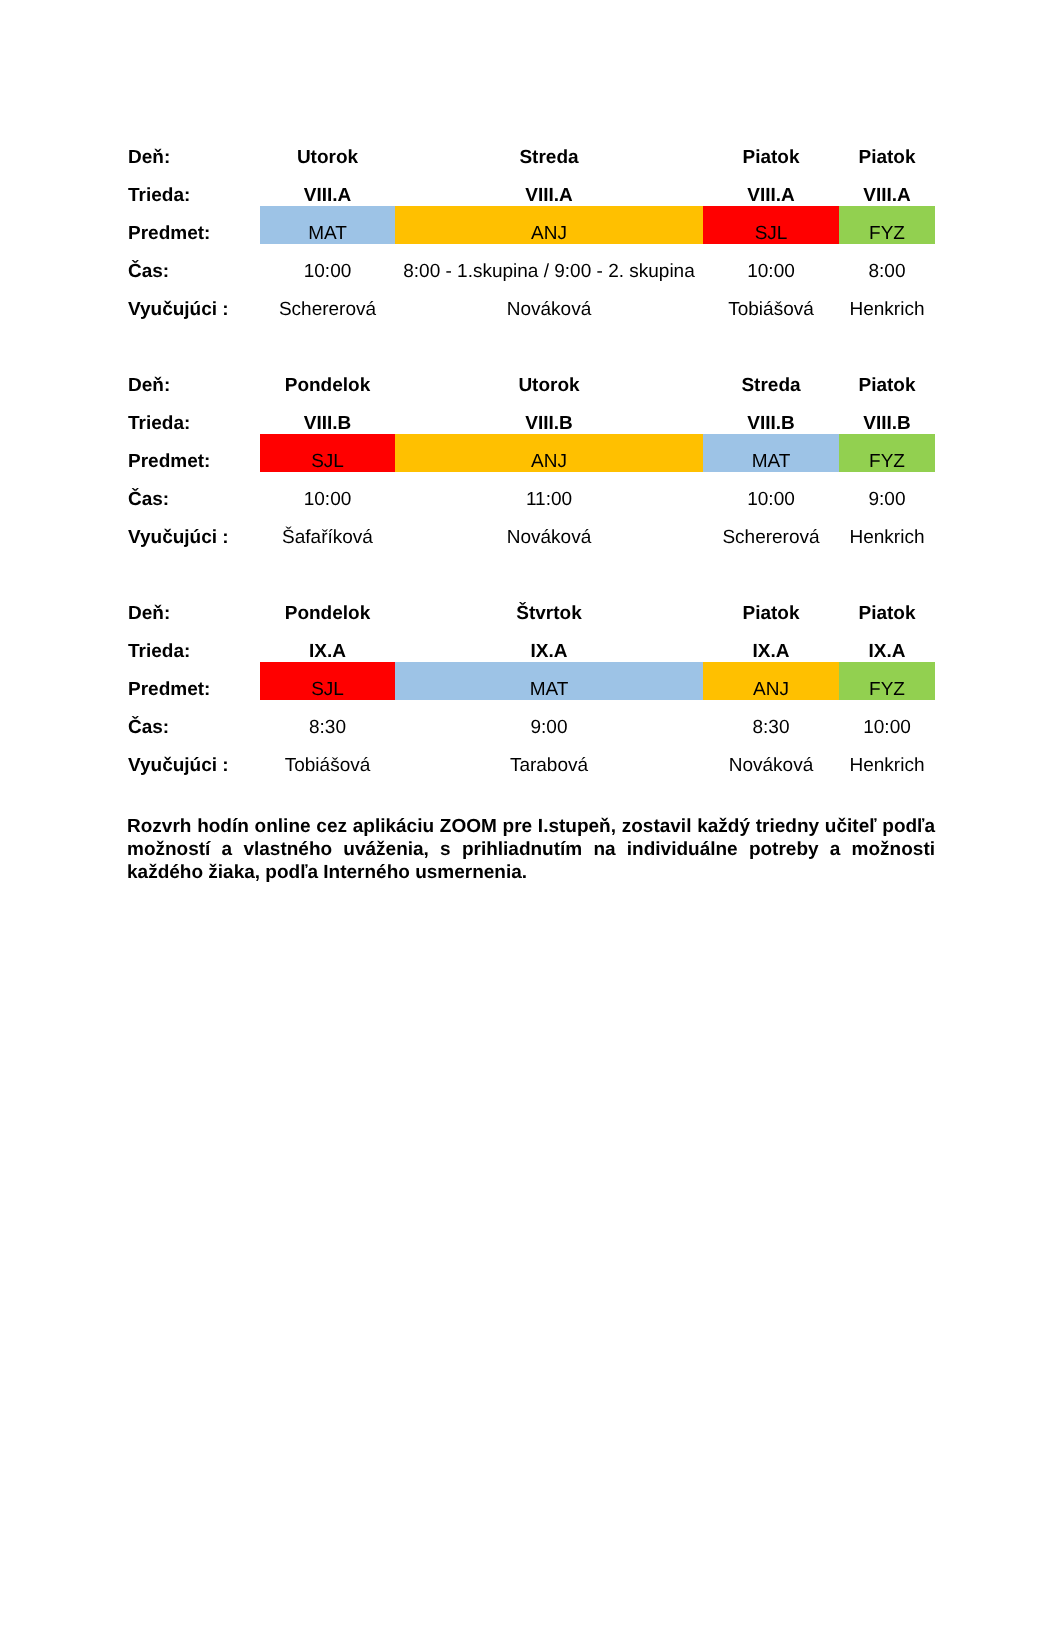| Deň: | Utorok | Streda | Piatok | Piatok |
| Trieda: | VIII.A | VIII.A | VIII.A | VIII.A |
| Predmet: | MAT | ANJ | SJL | FYZ |
| Čas: | 10:00 | 8:00 - 1.skupina / 9:00 - 2. skupina | 10:00 | 8:00 |
| Vyučujúci : | Schererová | Nováková | Tobiášová | Henkrich |
| Deň: | Pondelok | Utorok | Streda | Piatok |
| Trieda: | VIII.B | VIII.B | VIII.B | VIII.B |
| Predmet: | SJL | ANJ | MAT | FYZ |
| Čas: | 10:00 | 11:00 | 10:00 | 9:00 |
| Vyučujúci : | Šafaříková | Nováková | Schererová | Henkrich |
| Deň: | Pondelok | Štvrtok | Piatok | Piatok |
| Trieda: | IX.A | IX.A | IX.A | IX.A |
| Predmet: | SJL | MAT | ANJ | FYZ |
| Čas: | 8:30 | 9:00 | 8:30 | 10:00 |
| Vyučujúci : | Tobiášová | Tarabová | Nováková | Henkrich |
Rozvrh hodín online cez aplikáciu ZOOM pre I.stupeň, zostavil každý triedny učiteľ podľa možností a vlastného uváženia, s prihliadnutím na individuálne potreby a možnosti každého žiaka, podľa Interného usmernenia.